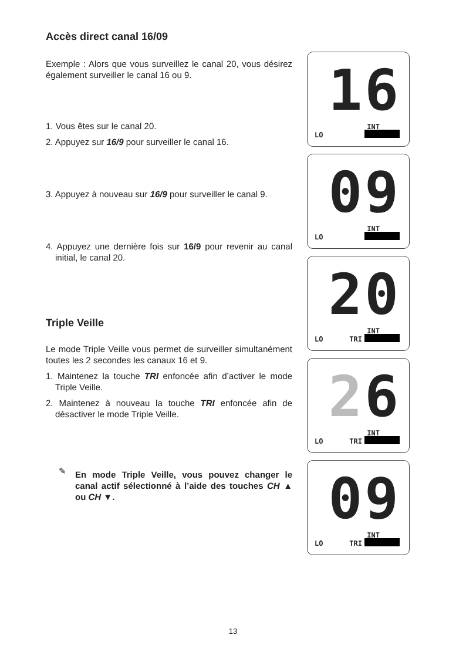Accès direct canal 16/09
Exemple : Alors que vous surveillez le canal 20, vous désirez également surveiller le canal 16 ou 9.
1. Vous êtes sur le canal 20.
2. Appuyez sur 16/9 pour surveiller le canal 16.
3. Appuyez à nouveau sur 16/9 pour surveiller le canal 9.
4. Appuyez une dernière fois sur 16/9 pour revenir au canal initial, le canal 20.
Triple Veille
Le mode Triple Veille vous permet de surveiller simultanément toutes les 2 secondes les canaux 16 et 9.
1. Maintenez la touche TRI enfoncée afin d’activer le mode Triple Veille.
2. Maintenez à nouveau la touche TRI enfoncée afin de désactiver le mode Triple Veille.
✎ En mode Triple Veille, vous pouvez changer le canal actif sélectionné à l’aide des touches CH ▲ ou CH ▼.
16
INT
LO
09
INT
LO
20
INT
LO TRI
26
INT
LO TRI
09
INT
LO TRI
13